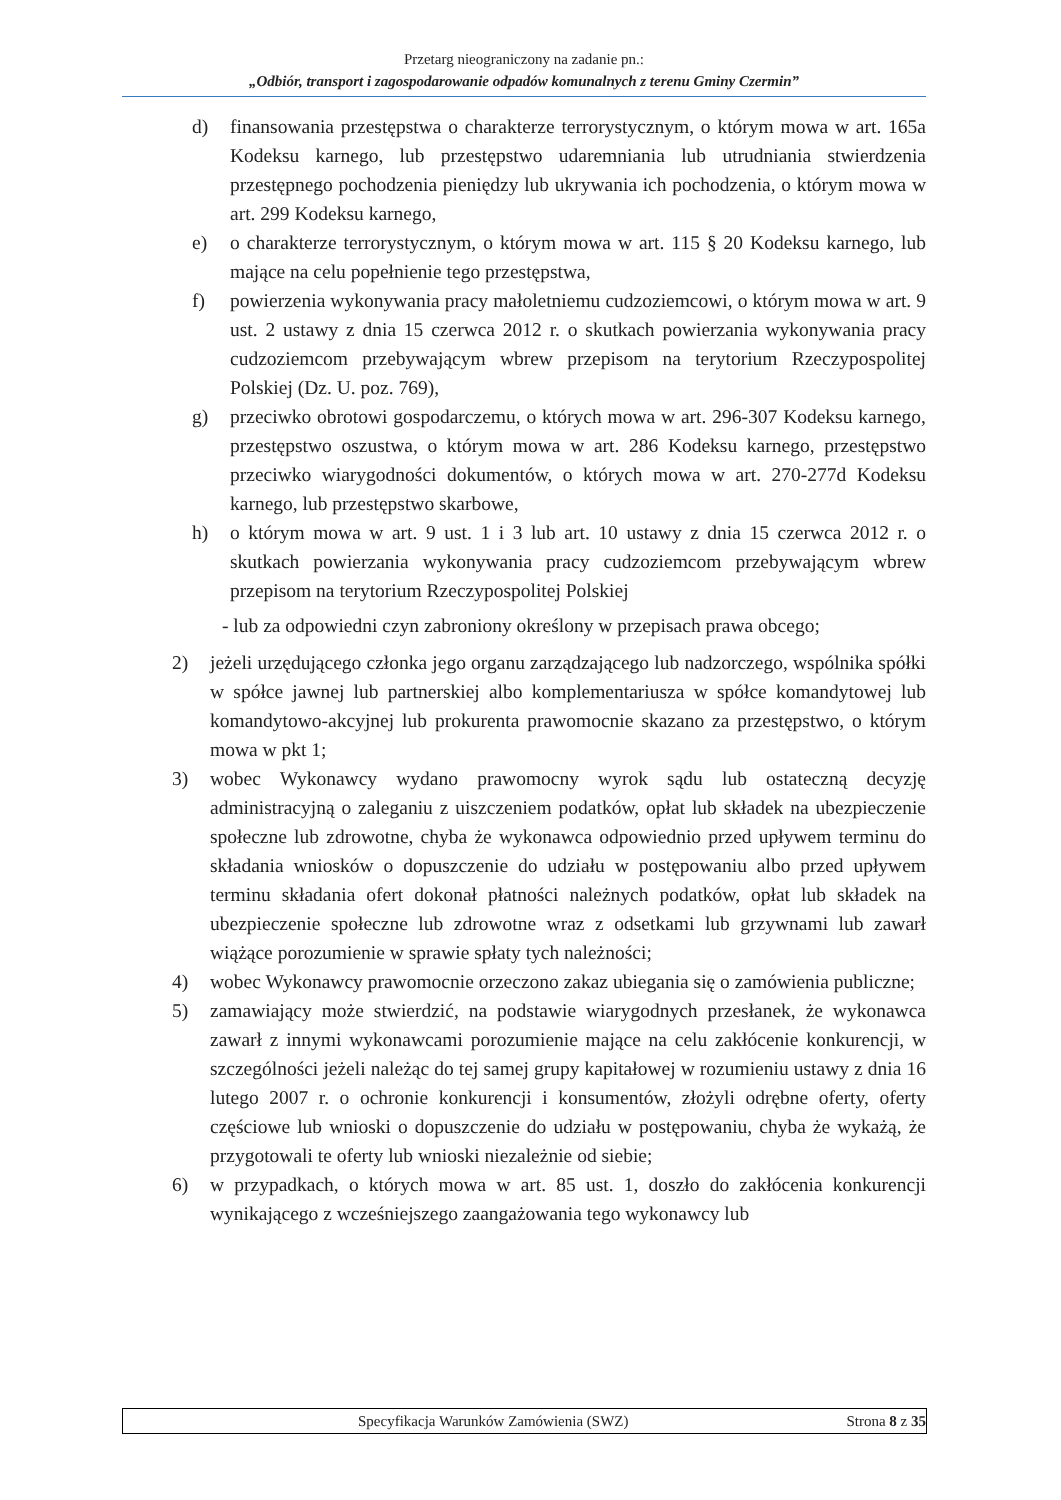Przetarg nieograniczony na zadanie pn.:
„Odbiór, transport i zagospodarowanie odpadów komunalnych z terenu Gminy Czermin”
d) finansowania przestępstwa o charakterze terrorystycznym, o którym mowa w art. 165a Kodeksu karnego, lub przestępstwo udaremniania lub utrudniania stwierdzenia przestępnego pochodzenia pieniędzy lub ukrywania ich pochodzenia, o którym mowa w art. 299 Kodeksu karnego,
e) o charakterze terrorystycznym, o którym mowa w art. 115 § 20 Kodeksu karnego, lub mające na celu popełnienie tego przestępstwa,
f) powierzenia wykonywania pracy małoletniemu cudzoziemcowi, o którym mowa w art. 9 ust. 2 ustawy z dnia 15 czerwca 2012 r. o skutkach powierzania wykonywania pracy cudzoziemcom przebywającym wbrew przepisom na terytorium Rzeczypospolitej Polskiej (Dz. U. poz. 769),
g) przeciwko obrotowi gospodarczemu, o których mowa w art. 296-307 Kodeksu karnego, przestępstwo oszustwa, o którym mowa w art. 286 Kodeksu karnego, przestępstwo przeciwko wiarygodności dokumentów, o których mowa w art. 270-277d Kodeksu karnego, lub przestępstwo skarbowe,
h) o którym mowa w art. 9 ust. 1 i 3 lub art. 10 ustawy z dnia 15 czerwca 2012 r. o skutkach powierzania wykonywania pracy cudzoziemcom przebywającym wbrew przepisom na terytorium Rzeczypospolitej Polskiej
- lub za odpowiedni czyn zabroniony określony w przepisach prawa obcego;
2) jeżeli urzędującego członka jego organu zarządzającego lub nadzorczego, wspólnika spółki w spółce jawnej lub partnerskiej albo komplementariusza w spółce komandytowej lub komandytowo-akcyjnej lub prokurenta prawomocnie skazano za przestępstwo, o którym mowa w pkt 1;
3) wobec Wykonawcy wydano prawomocny wyrok sądu lub ostateczną decyzję administracyjną o zaleganiu z uiszczeniem podatków, opłat lub składek na ubezpieczenie społeczne lub zdrowotne, chyba że wykonawca odpowiednio przed upływem terminu do składania wniosków o dopuszczenie do udziału w postępowaniu albo przed upływem terminu składania ofert dokonał płatności należnych podatków, opłat lub składek na ubezpieczenie społeczne lub zdrowotne wraz z odsetkami lub grzywnami lub zawarł wiążące porozumienie w sprawie spłaty tych należności;
4) wobec Wykonawcy prawomocnie orzeczono zakaz ubiegania się o zamówienia publiczne;
5) zamawiający może stwierdzić, na podstawie wiarygodnych przesłanek, że wykonawca zawarł z innymi wykonawcami porozumienie mające na celu zakłócenie konkurencji, w szczególności jeżeli należąc do tej samej grupy kapitałowej w rozumieniu ustawy z dnia 16 lutego 2007 r. o ochronie konkurencji i konsumentów, złożyli odrębne oferty, oferty częściowe lub wnioski o dopuszczenie do udziału w postępowaniu, chyba że wykażą, że przygotowali te oferty lub wnioski niezależnie od siebie;
6) w przypadkach, o których mowa w art. 85 ust. 1, doszło do zakłócenia konkurencji wynikającego z wcześniejszego zaangażowania tego wykonawcy lub
Specyfikacja Warunków Zamówienia (SWZ) Strona 8 z 35